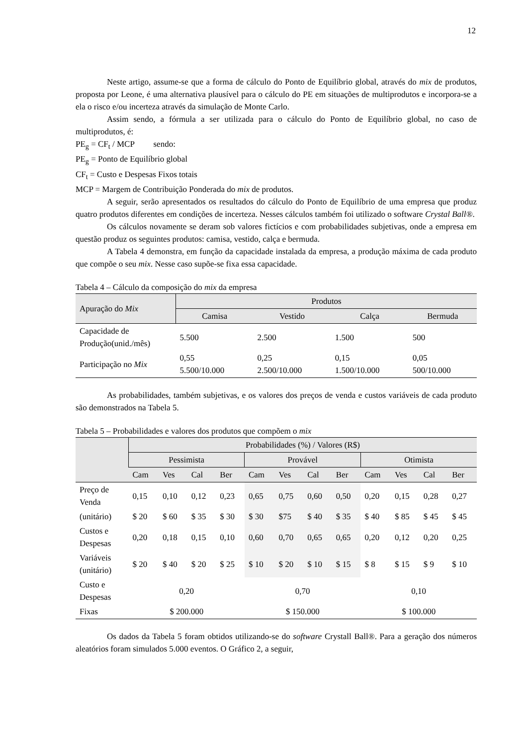12
Neste artigo, assume-se que a forma de cálculo do Ponto de Equilíbrio global, através do mix de produtos, proposta por Leone, é uma alternativa plausível para o cálculo do PE em situações de multiprodutos e incorpora-se a ela o risco e/ou incerteza através da simulação de Monte Carlo.
Assim sendo, a fórmula a ser utilizada para o cálculo do Ponto de Equilíbrio global, no caso de multiprodutos, é:
PE<sub>g</sub> = CF<sub>t</sub> / MCP sendo:
PE<sub>g</sub> = Ponto de Equilíbrio global
CF<sub>t</sub> = Custo e Despesas Fixos totais
MCP = Margem de Contribuição Ponderada do mix de produtos.
A seguir, serão apresentados os resultados do cálculo do Ponto de Equilíbrio de uma empresa que produz quatro produtos diferentes em condições de incerteza. Nesses cálculos também foi utilizado o software Crystal Ball®.
Os cálculos novamente se deram sob valores fictícios e com probabilidades subjetivas, onde a empresa em questão produz os seguintes produtos: camisa, vestido, calça e bermuda.
A Tabela 4 demonstra, em função da capacidade instalada da empresa, a produção máxima de cada produto que compõe o seu mix. Nesse caso supõe-se fixa essa capacidade.
Tabela 4 – Cálculo da composição do mix da empresa
| Apuração do Mix | Produtos | | | |
| --- | --- | --- | --- | --- |
| | Camisa | Vestido | Calça | Bermuda |
| Capacidade de Produção(unid./mês) | 5.500 | 2.500 | 1.500 | 500 |
| Participação no Mix | 0,55 5.500/10.000 | 0,25 2.500/10.000 | 0,15 1.500/10.000 | 0,05 500/10.000 |
As probabilidades, também subjetivas, e os valores dos preços de venda e custos variáveis de cada produto são demonstrados na Tabela 5.
Tabela 5 – Probabilidades e valores dos produtos que compõem o mix
| | Probabilidades (%) / Valores (R$) | | | | | | | | | | | |
| | Pessimista | | | | Provável | | | | Otimista | | | |
| | Cam | Ves | Cal | Ber | Cam | Ves | Cal | Ber | Cam | Ves | Cal | Ber |
| Preço de Venda | 0,15 | 0,10 | 0,12 | 0,23 | 0,65 | 0,75 | 0,60 | 0,50 | 0,20 | 0,15 | 0,28 | 0,27 |
| (unitário) | $ 20 | $ 60 | $ 35 | $ 30 | $ 30 | $75 | $ 40 | $ 35 | $ 40 | $ 85 | $ 45 | $ 45 |
| Custos e Despesas | 0,20 | 0,18 | 0,15 | 0,10 | 0,60 | 0,70 | 0,65 | 0,65 | 0,20 | 0,12 | 0,20 | 0,25 |
| Variáveis (unitário) | $ 20 | $ 40 | $ 20 | $ 25 | $ 10 | $ 20 | $ 10 | $ 15 | $ 8 | $ 15 | $ 9 | $ 10 |
| Custo e Despesas | 0,20 | | | | 0,70 | | | | 0,10 | | | |
| Fixas | $ 200.000 | | | | $ 150.000 | | | | $ 100.000 | | | |
Os dados da Tabela 5 foram obtidos utilizando-se do software Crystall Ball®. Para a geração dos números aleatórios foram simulados 5.000 eventos. O Gráfico 2, a seguir,